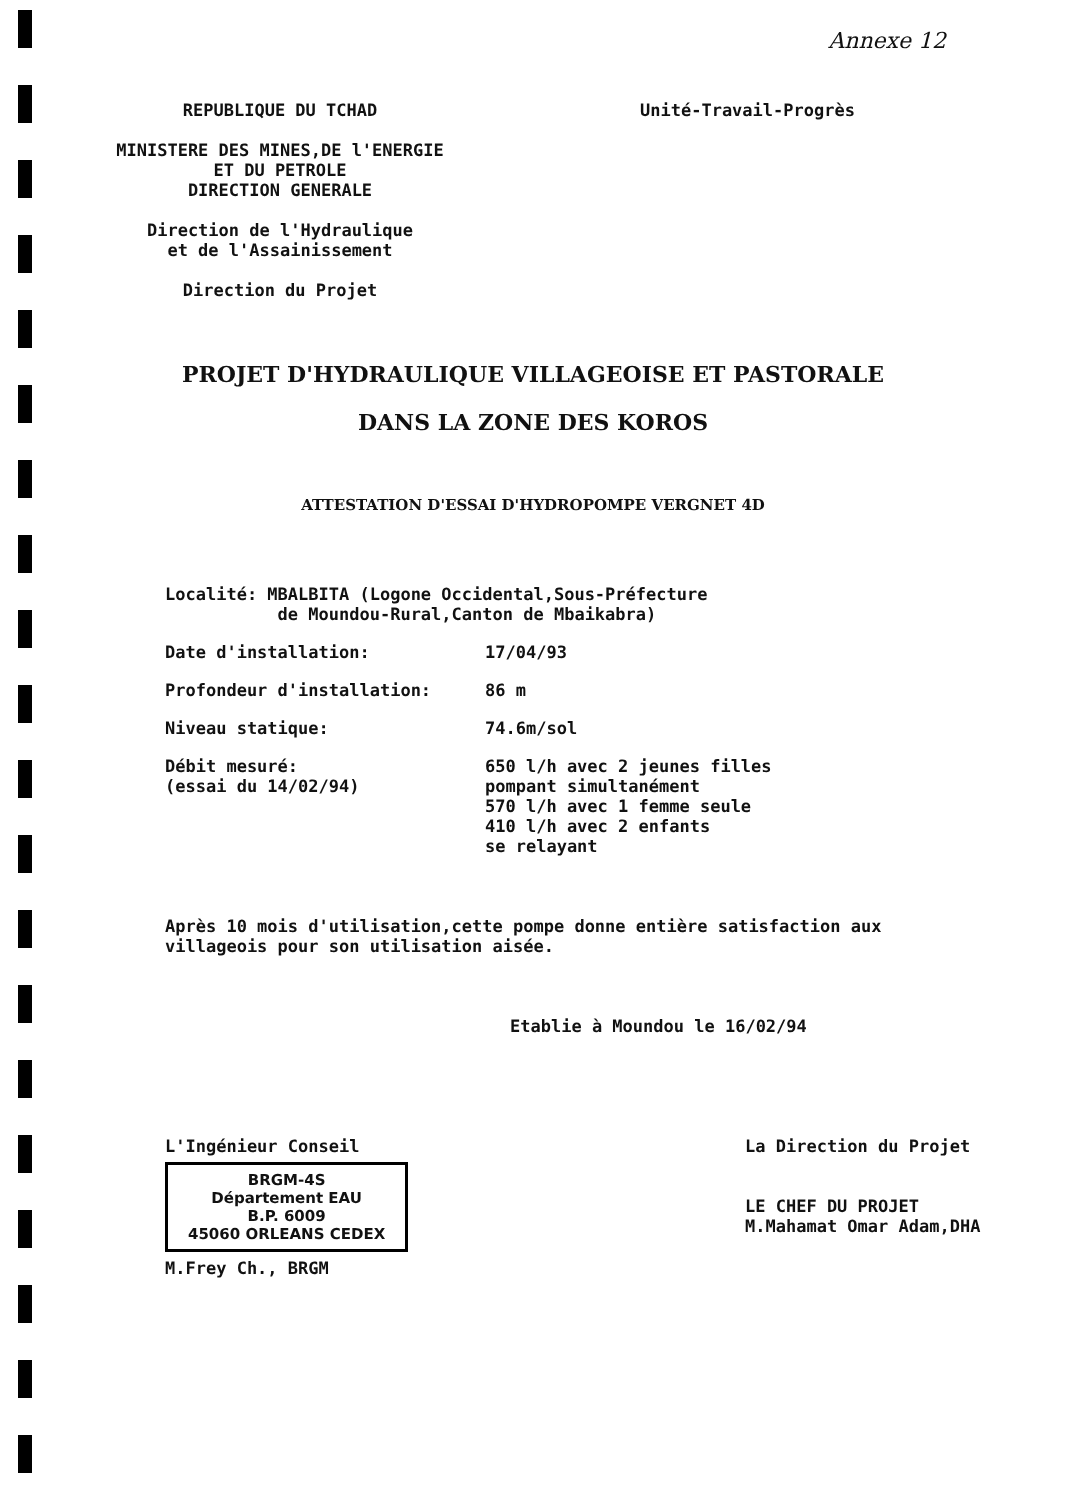Annexe 12
REPUBLIQUE DU TCHAD
MINISTERE DES MINES,DE l'ENERGIE
ET DU PETROLE
DIRECTION GENERALE
Direction de l'Hydraulique
et de l'Assainissement
Direction du Projet
Unité-Travail-Progrès
PROJET D'HYDRAULIQUE VILLAGEOISE ET PASTORALE
DANS LA ZONE DES KOROS
ATTESTATION D'ESSAI D'HYDROPOMPE VERGNET 4D
Localité: MBALBITA (Logone Occidental,Sous-Préfecture
de Moundou-Rural,Canton de Mbaikabra)
Date d'installation: 17/04/93
Profondeur d'installation: 86 m
Niveau statique: 74.6m/sol
Débit mesuré:
(essai du 14/02/94)
650 l/h avec 2 jeunes filles
pompant simultanément
570 l/h avec 1 femme seule
410 l/h avec 2 enfants
se relayant
Après 10 mois d'utilisation,cette pompe donne entière satisfaction aux villageois pour son utilisation aisée.
Etablie à Moundou le 16/02/94
L'Ingénieur Conseil
BRGM-4S
Département EAU
B.P. 6009
45060 ORLEANS CEDEX
M.Frey Ch., BRGM
La Direction du Projet
LE CHEF DU PROJET
M.Mahamat Omar Adam,DHA